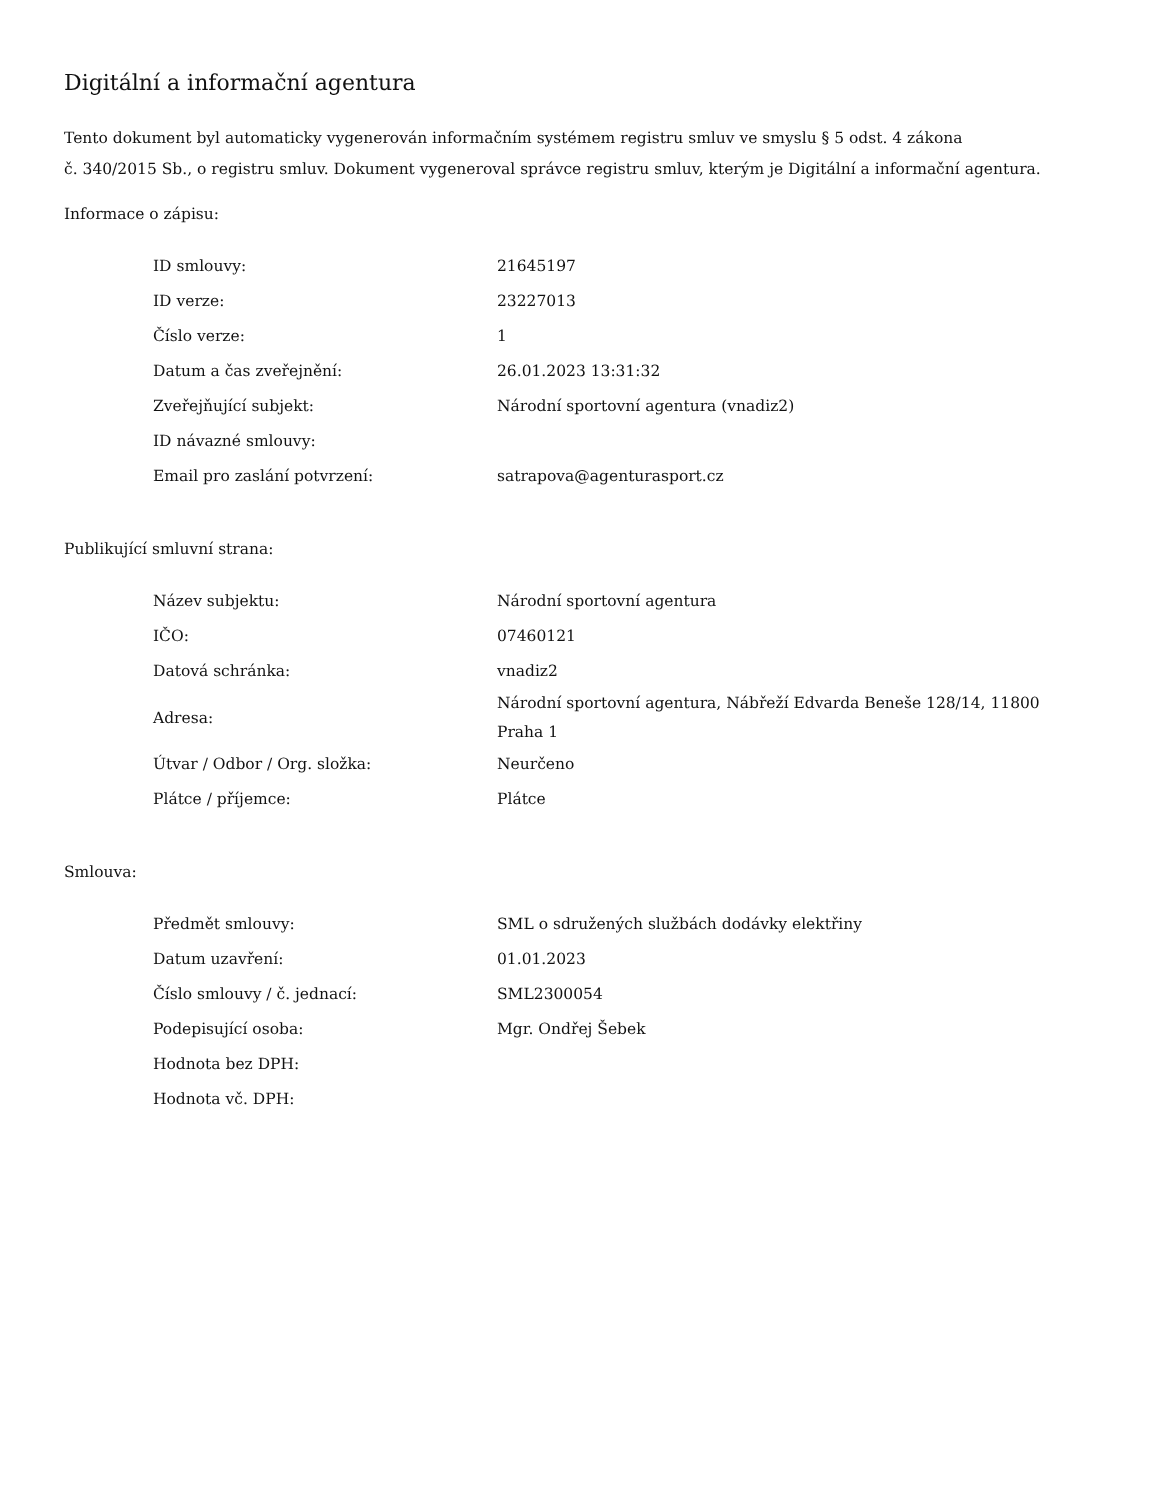Digitální a informační agentura
Tento dokument byl automaticky vygenerován informačním systémem registru smluv ve smyslu § 5 odst. 4 zákona
č. 340/2015 Sb., o registru smluv. Dokument vygeneroval správce registru smluv, kterým je Digitální a informační agentura.
Informace o zápisu:
| ID smlouvy: | 21645197 |
| ID verze: | 23227013 |
| Číslo verze: | 1 |
| Datum a čas zveřejnění: | 26.01.2023 13:31:32 |
| Zveřejňující subjekt: | Národní sportovní agentura (vnadiz2) |
| ID návazné smlouvy: | |
| Email pro zaslání potvrzení: | satrapova@agenturasport.cz |
Publikující smluvní strana:
| Název subjektu: | Národní sportovní agentura |
| IČO: | 07460121 |
| Datová schránka: | vnadiz2 |
| Adresa: | Národní sportovní agentura, Nábřeží Edvarda Beneše 128/14, 11800 Praha 1 |
| Útvar / Odbor / Org. složka: | Neurčeno |
| Plátce / příjemce: | Plátce |
Smlouva:
| Předmět smlouvy: | SML o sdružených službách dodávky elektřiny |
| Datum uzavření: | 01.01.2023 |
| Číslo smlouvy / č. jednací: | SML2300054 |
| Podepisující osoba: | Mgr. Ondřej Šebek |
| Hodnota bez DPH: | |
| Hodnota vč. DPH: | |